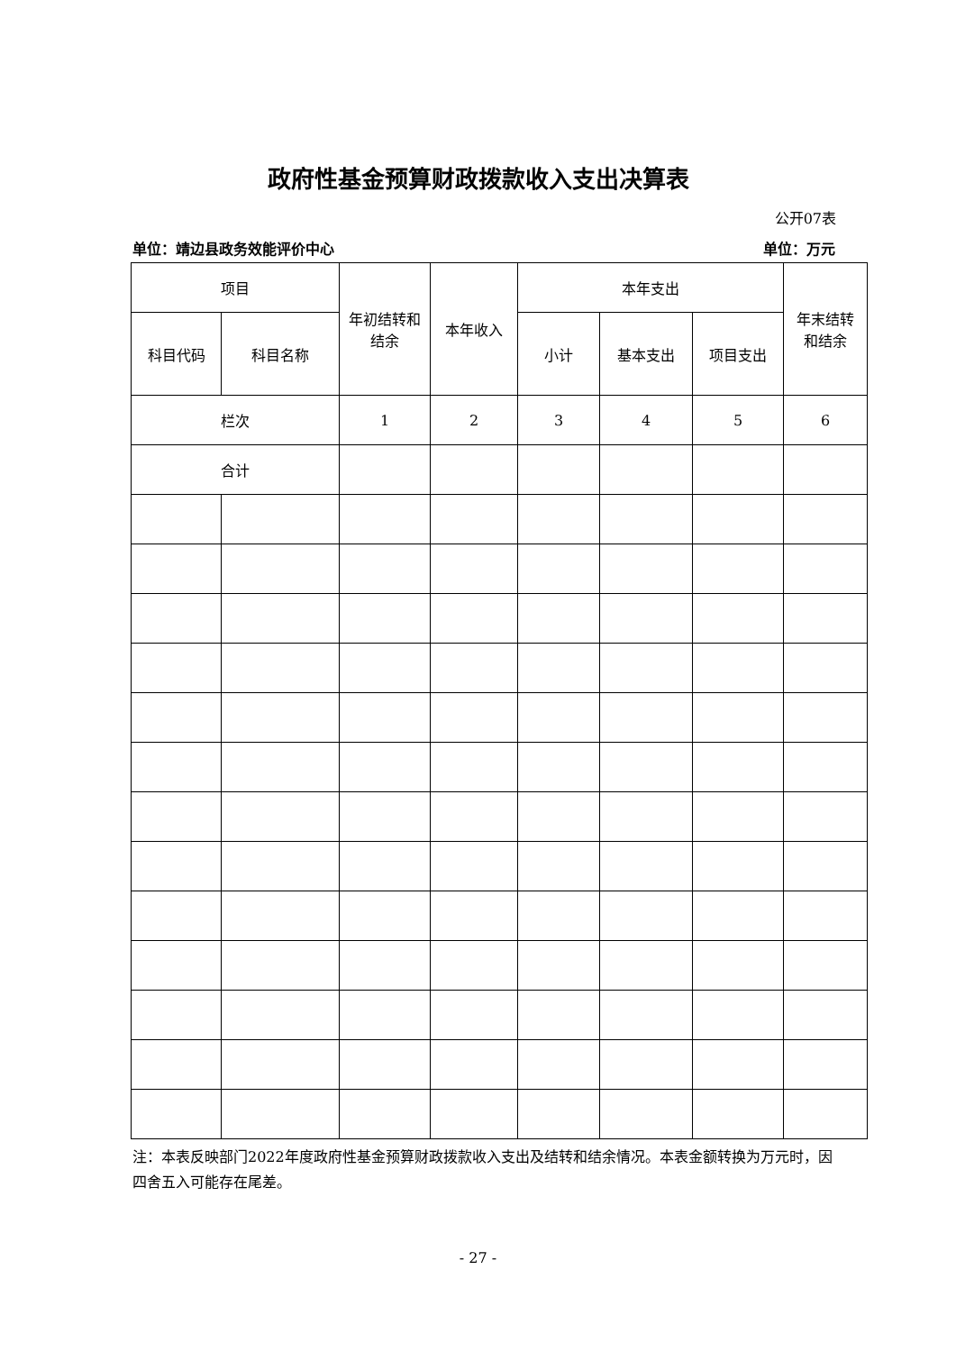政府性基金预算财政拨款收入支出决算表
公开07表
单位：靖边县政务效能评价中心 单位：万元
| 项目 | | 年初结转和 结余 | 本年收入 | 本年支出 | | | 年末结转 和结余 |
| --- | --- | --- | --- | --- | --- | --- | --- |
| 科目代码 | 科目名称 | | | 小计 | 基本支出 | 项目支出 | |
| 栏次 | | 1 | 2 | 3 | 4 | 5 | 6 |
| 合计 | | | | | | | |
注：本表反映部门2022年度政府性基金预算财政拨款收入支出及结转和结余情况。本表金额转换为万元时，因四舍五入可能存在尾差。
- 27 -